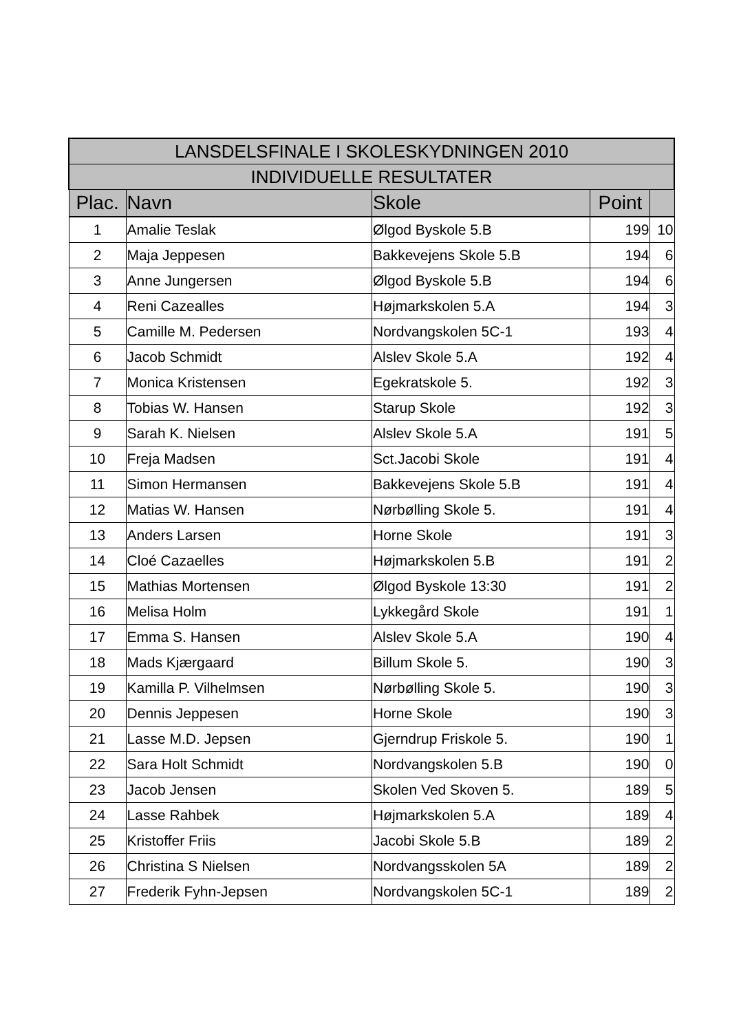| LANSDELSFINALE I SKOLESKYDNINGEN 2010 | | | | |
| --- | --- | --- | --- | --- |
| INDIVIDUELLE RESULTATER | | | | |
| Plac. | Navn | Skole | Point | |
| 1 | Amalie Teslak | Ølgod Byskole 5.B | 199 | 10 |
| 2 | Maja Jeppesen | Bakkevejens Skole 5.B | 194 | 6 |
| 3 | Anne Jungersen | Ølgod Byskole 5.B | 194 | 6 |
| 4 | Reni Cazealles | Højmarkskolen 5.A | 194 | 3 |
| 5 | Camille M. Pedersen | Nordvangskolen 5C-1 | 193 | 4 |
| 6 | Jacob Schmidt | Alslev Skole 5.A | 192 | 4 |
| 7 | Monica Kristensen | Egekratskole 5. | 192 | 3 |
| 8 | Tobias W. Hansen | Starup Skole | 192 | 3 |
| 9 | Sarah K. Nielsen | Alslev Skole 5.A | 191 | 5 |
| 10 | Freja Madsen | Sct.Jacobi Skole | 191 | 4 |
| 11 | Simon Hermansen | Bakkevejens Skole 5.B | 191 | 4 |
| 12 | Matias W. Hansen | Nørbølling Skole 5. | 191 | 4 |
| 13 | Anders Larsen | Horne Skole | 191 | 3 |
| 14 | Cloé Cazaelles | Højmarkskolen 5.B | 191 | 2 |
| 15 | Mathias Mortensen | Ølgod Byskole 13:30 | 191 | 2 |
| 16 | Melisa Holm | Lykkegård Skole | 191 | 1 |
| 17 | Emma S. Hansen | Alslev Skole 5.A | 190 | 4 |
| 18 | Mads Kjærgaard | Billum Skole 5. | 190 | 3 |
| 19 | Kamilla P. Vilhelmsen | Nørbølling Skole 5. | 190 | 3 |
| 20 | Dennis Jeppesen | Horne Skole | 190 | 3 |
| 21 | Lasse M.D. Jepsen | Gjerndrup Friskole 5. | 190 | 1 |
| 22 | Sara Holt Schmidt | Nordvangskolen 5.B | 190 | 0 |
| 23 | Jacob Jensen | Skolen Ved Skoven 5. | 189 | 5 |
| 24 | Lasse Rahbek | Højmarkskolen 5.A | 189 | 4 |
| 25 | Kristoffer Friis | Jacobi Skole 5.B | 189 | 2 |
| 26 | Christina S Nielsen | Nordvangsskolen 5A | 189 | 2 |
| 27 | Frederik Fyhn-Jepsen | Nordvangskolen 5C-1 | 189 | 2 |